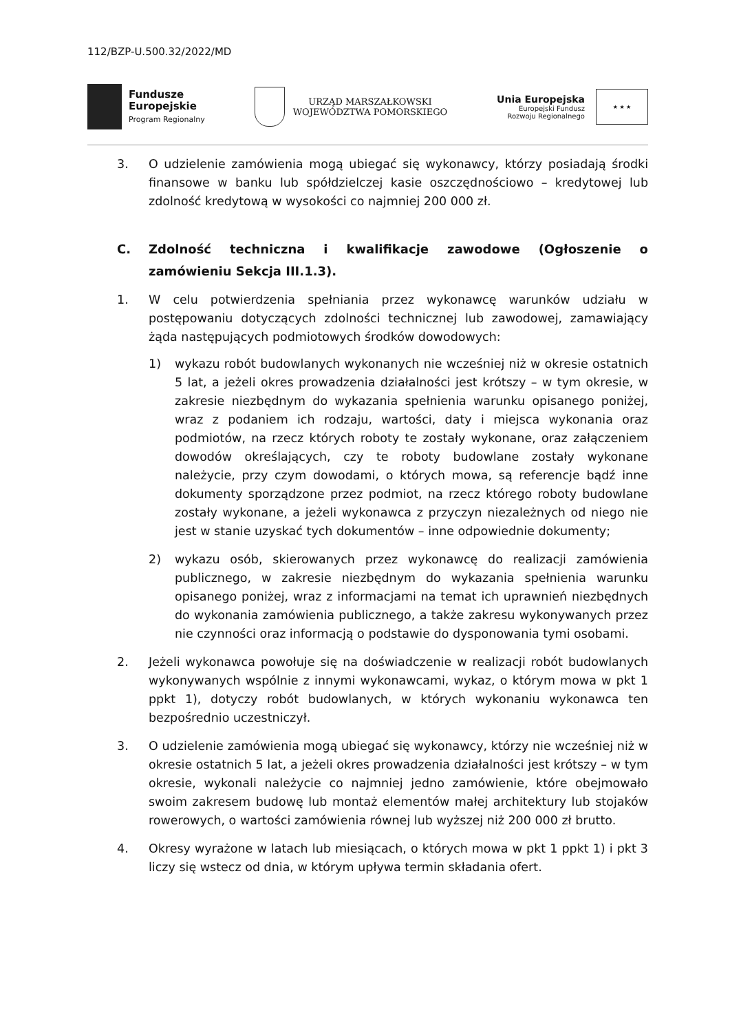112/BZP-U.500.32/2022/MD
Fundusze
Europejskie
Program Regionalny
URZĄD MARSZAŁKOWSKI
WOJEWÓDZTWA POMORSKIEGO
Unia Europejska
Europejski Fundusz
Rozwoju Regionalnego
★ ★ ★
3. O udzielenie zamówienia mogą ubiegać się wykonawcy, którzy posiadają środki finansowe w banku lub spółdzielczej kasie oszczędnościowo – kredytowej lub zdolność kredytową w wysokości co najmniej 200 000 zł.
C. Zdolność techniczna i kwalifikacje zawodowe (Ogłoszenie o zamówieniu Sekcja III.1.3).
1. W celu potwierdzenia spełniania przez wykonawcę warunków udziału w postępowaniu dotyczących zdolności technicznej lub zawodowej, zamawiający żąda następujących podmiotowych środków dowodowych:
1) wykazu robót budowlanych wykonanych nie wcześniej niż w okresie ostatnich 5 lat, a jeżeli okres prowadzenia działalności jest krótszy – w tym okresie, w zakresie niezbędnym do wykazania spełnienia warunku opisanego poniżej, wraz z podaniem ich rodzaju, wartości, daty i miejsca wykonania oraz podmiotów, na rzecz których roboty te zostały wykonane, oraz załączeniem dowodów określających, czy te roboty budowlane zostały wykonane należycie, przy czym dowodami, o których mowa, są referencje bądź inne dokumenty sporządzone przez podmiot, na rzecz którego roboty budowlane zostały wykonane, a jeżeli wykonawca z przyczyn niezależnych od niego nie jest w stanie uzyskać tych dokumentów – inne odpowiednie dokumenty;
2) wykazu osób, skierowanych przez wykonawcę do realizacji zamówienia publicznego, w zakresie niezbędnym do wykazania spełnienia warunku opisanego poniżej, wraz z informacjami na temat ich uprawnień niezbędnych do wykonania zamówienia publicznego, a także zakresu wykonywanych przez nie czynności oraz informacją o podstawie do dysponowania tymi osobami.
2. Jeżeli wykonawca powołuje się na doświadczenie w realizacji robót budowlanych wykonywanych wspólnie z innymi wykonawcami, wykaz, o którym mowa w pkt 1 ppkt 1), dotyczy robót budowlanych, w których wykonaniu wykonawca ten bezpośrednio uczestniczył.
3. O udzielenie zamówienia mogą ubiegać się wykonawcy, którzy nie wcześniej niż w okresie ostatnich 5 lat, a jeżeli okres prowadzenia działalności jest krótszy – w tym okresie, wykonali należycie co najmniej jedno zamówienie, które obejmowało swoim zakresem budowę lub montaż elementów małej architektury lub stojaków rowerowych, o wartości zamówienia równej lub wyższej niż 200 000 zł brutto.
4. Okresy wyrażone w latach lub miesiącach, o których mowa w pkt 1 ppkt 1) i pkt 3 liczy się wstecz od dnia, w którym upływa termin składania ofert.